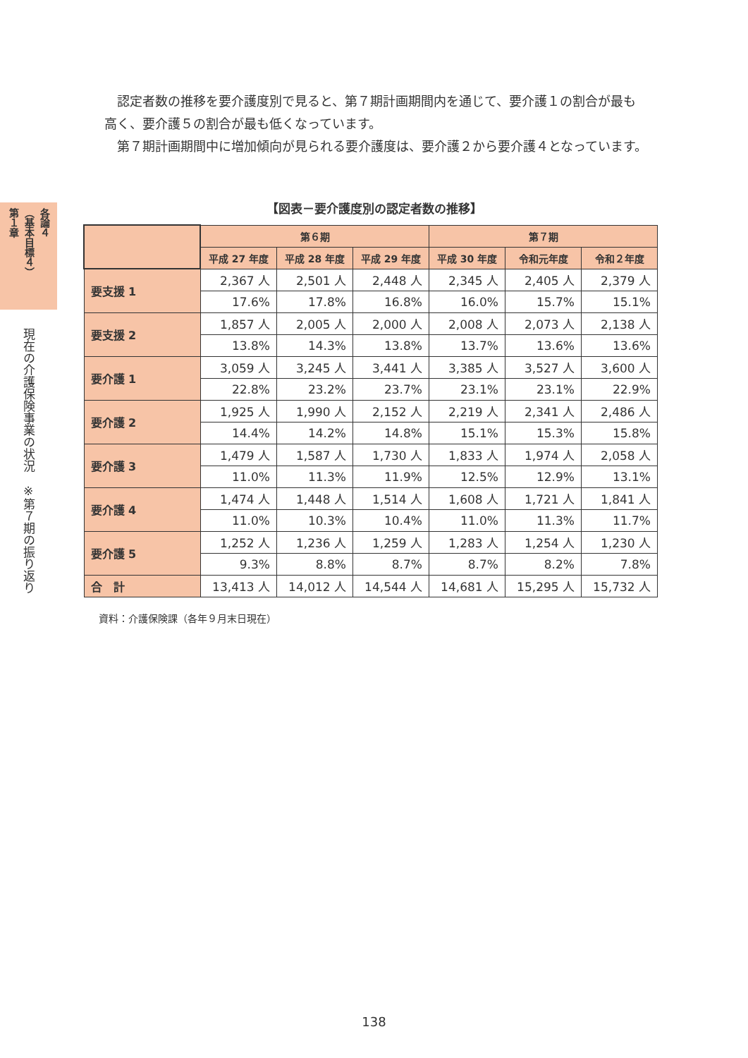各論４
（基本目標４）
第１章
現在の介護保険事業の状況　※第７期の振り返り
認定者数の推移を要介護度別で見ると、第７期計画期間内を通じて、要介護１の割合が最も高く、要介護５の割合が最も低くなっています。
第７期計画期間中に増加傾向が見られる要介護度は、要介護２から要介護４となっています。
【図表－要介護度別の認定者数の推移】
| | 第６期 | | | 第７期 | | |
| --- | --- | --- | --- | --- | --- | --- |
| | 平成 27 年度 | 平成 28 年度 | 平成 29 年度 | 平成 30 年度 | 令和元年度 | 令和２年度 |
| 要支援 1 | 2,367 人 | 2,501 人 | 2,448 人 | 2,345 人 | 2,405 人 | 2,379 人 |
| | 17.6% | 17.8% | 16.8% | 16.0% | 15.7% | 15.1% |
| 要支援 2 | 1,857 人 | 2,005 人 | 2,000 人 | 2,008 人 | 2,073 人 | 2,138 人 |
| | 13.8% | 14.3% | 13.8% | 13.7% | 13.6% | 13.6% |
| 要介護 1 | 3,059 人 | 3,245 人 | 3,441 人 | 3,385 人 | 3,527 人 | 3,600 人 |
| | 22.8% | 23.2% | 23.7% | 23.1% | 23.1% | 22.9% |
| 要介護 2 | 1,925 人 | 1,990 人 | 2,152 人 | 2,219 人 | 2,341 人 | 2,486 人 |
| | 14.4% | 14.2% | 14.8% | 15.1% | 15.3% | 15.8% |
| 要介護 3 | 1,479 人 | 1,587 人 | 1,730 人 | 1,833 人 | 1,974 人 | 2,058 人 |
| | 11.0% | 11.3% | 11.9% | 12.5% | 12.9% | 13.1% |
| 要介護 4 | 1,474 人 | 1,448 人 | 1,514 人 | 1,608 人 | 1,721 人 | 1,841 人 |
| | 11.0% | 10.3% | 10.4% | 11.0% | 11.3% | 11.7% |
| 要介護 5 | 1,252 人 | 1,236 人 | 1,259 人 | 1,283 人 | 1,254 人 | 1,230 人 |
| | 9.3% | 8.8% | 8.7% | 8.7% | 8.2% | 7.8% |
| 合 計 | 13,413 人 | 14,012 人 | 14,544 人 | 14,681 人 | 15,295 人 | 15,732 人 |
資料：介護保険課（各年９月末日現在）
138